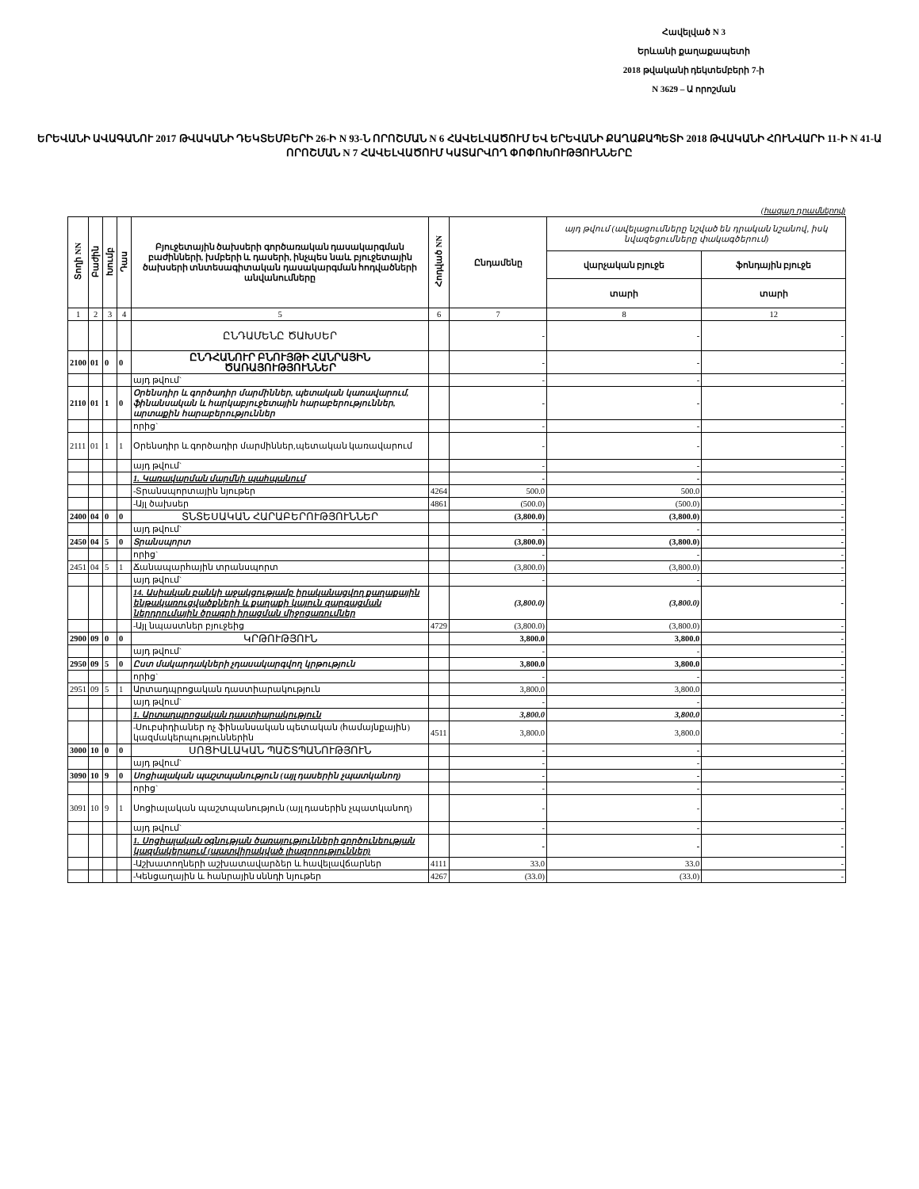Հավելված N 3
Երևանի քաղաքապետի
2018 թվականի դեկտեմբերի 7-ի
N 3629 – Ա որոշման
ԵՐԵՎԱՆԻ ԱՎԱԳԱՆՈՒ 2017 ԹՎԱԿԱՆԻ ԴԵԿՏԵՄԲԵՐԻ 26-Ի N 93-Ն ՈՐՈՇՄԱՆ N 6 ՀԱՎԵԼՎԱԾՈՒՄ ԵՎ ԵՐԵՎԱՆԻ ՔԱՂԱՔԱՊԵՏԻ 2018 ԹՎԱԿԱՆԻ ՀՈՒՆՎԱՐԻ 11-Ի N 41-Ա ՈՐՈՇՄԱՆ N 7 ՀԱՎԵԼՎԱԾՈՒՄ ԿԱՏԱՐՎՈՂ ՓՈՓՈԽՈՒԹՅՈՒՆՆԵՐԸ
(հազար դրամներով)
| Տողի NN | Բաժին | Խումբ | Դաս | Բյուջետային ծախսերի գործառական դասակարգման բաժինների, խմբերի և դասերի, ինչպես նաև բյուջետային ծախսերի տնտեսագիտական դասակարգման հոդվածների անվանումները | Հոդված NN | Ընդամենը | այդ թվում (ավելացումները նշված են դրական նշանով, իսկ նվազեցումները փակագծերում) | |
| --- | --- | --- | --- | --- | --- | --- | --- | --- |
| | | | | | | | վարչական բյուջե | ֆոնդային բյուջե |
| | | | | | | | տարի | տարի |
| 1 | 2 | 3 | 4 | 5 | 6 | 7 | 8 | 12 |
| | | | | ԸՆԴԱՄԵՆԸ ԾԱԽՍԵՐ | | - | - | - |
| 2100 | 01 | 0 | 0 | ԸՆԴՀԱՆՈՒՐ ԲՆՈՒՅԹԻ ՀԱՆՐԱՅԻՆ ԾԱՌԱՅՈՒԹՅՈՒՆՆԵՐ | | - | - | - |
| | | | | այդ թվում` | | - | - | - |
| 2110 | 01 | 1 | 0 | Օրենսդիր և գործադիր մարմիններ, պետական կառավարում, ֆինանսական և հարկաբյուջետային հարաբերություններ, արտաքին հարաբերություններ | | - | - | - |
| | | | | որից` | | - | - | - |
| 2111 | 01 | 1 | 1 | Օրենսդիր և գործադիր մարմիններ,պետական կառավարում | | - | - | - |
| | | | | այդ թվում` | | - | - | - |
| | | | | 1. Կառավարման մարմնի պահպանում | | - | - | - |
| | | | | -Տրանսպորտային նյութեր | 4264 | 500.0 | 500.0 | - |
| | | | | -Այլ ծախսեր | 4861 | (500.0) | (500.0) | - |
| 2400 | 04 | 0 | 0 | ՏՆՏԵՍԱԿԱՆ ՀԱՐԱԲԵՐՈՒԹՅՈՒՆՆԵՐ | | (3,800.0) | (3,800.0) | - |
| | | | | այդ թվում` | | - | - | - |
| 2450 | 04 | 5 | 0 | Տրանսպորտ | | (3,800.0) | (3,800.0) | - |
| | | | | որից` | | - | - | - |
| 2451 | 04 | 5 | 1 | Ճանապարհային տրանսպորտ | | (3,800.0) | (3,800.0) | - |
| | | | | այդ թվում` | | - | - | - |
| | | | | 14. Ասիական բանկի աջակցությամբ իրականացվող քաղաքային ենթակառուցվածքների և քաղաքի կայուն զարգացման ներդրումային ծրագրի իրացման միջոցառումներ | | (3,800.0) | (3,800.0) | - |
| | | | | -Այլ նպաստներ բյուջեից | 4729 | (3,800.0) | (3,800.0) | - |
| 2900 | 09 | 0 | 0 | ԿՐԹՈՒԹՅՈՒՆ | | 3,800.0 | 3,800.0 | - |
| | | | | այդ թվում` | | - | - | - |
| 2950 | 09 | 5 | 0 | Ըստ մակարդակների չդասակարգվող կրթություն | | 3,800.0 | 3,800.0 | - |
| | | | | որից` | | - | - | - |
| 2951 | 09 | 5 | 1 | Արտադպրոցական դաստիարակություն | | 3,800.0 | 3,800.0 | - |
| | | | | այդ թվում` | | - | - | - |
| | | | | 1. Արտադպրոցական դաստիարակություն | | 3,800.0 | 3,800.0 | - |
| | | | | -Սուբսիդիաներ ոչ ֆինանսական պետական (համայնքային) կազմակերպություններին | 4511 | 3,800.0 | 3,800.0 | - |
| 3000 | 10 | 0 | 0 | ՍՈՑԻԱԼԱԿԱՆ ՊԱՇՏՊԱՆՈՒԹՅՈՒՆ | | - | - | - |
| | | | | այդ թվում` | | - | - | - |
| 3090 | 10 | 9 | 0 | Սոցիալական պաշտպանություն (այլ դասերին չպատկանող) | | - | - | - |
| | | | | որից` | | - | - | - |
| 3091 | 10 | 9 | 1 | Սոցիալական պաշտպանություն (այլ դասերին չպատկանող) | | - | - | - |
| | | | | այդ թվում` | | - | - | - |
| | | | | 1. Սոցիալական օգնության ծառայությունների գործունեության կազմակերպում (պատվիրակված լիազորություններ) | | - | - | - |
| | | | | -Աշխատողների աշխատավարձեր և հավելավճարներ | 4111 | 33.0 | 33.0 | - |
| | | | | -Կենցաղային և հանրային սննդի նյութեր | 4267 | (33.0) | (33.0) | - |